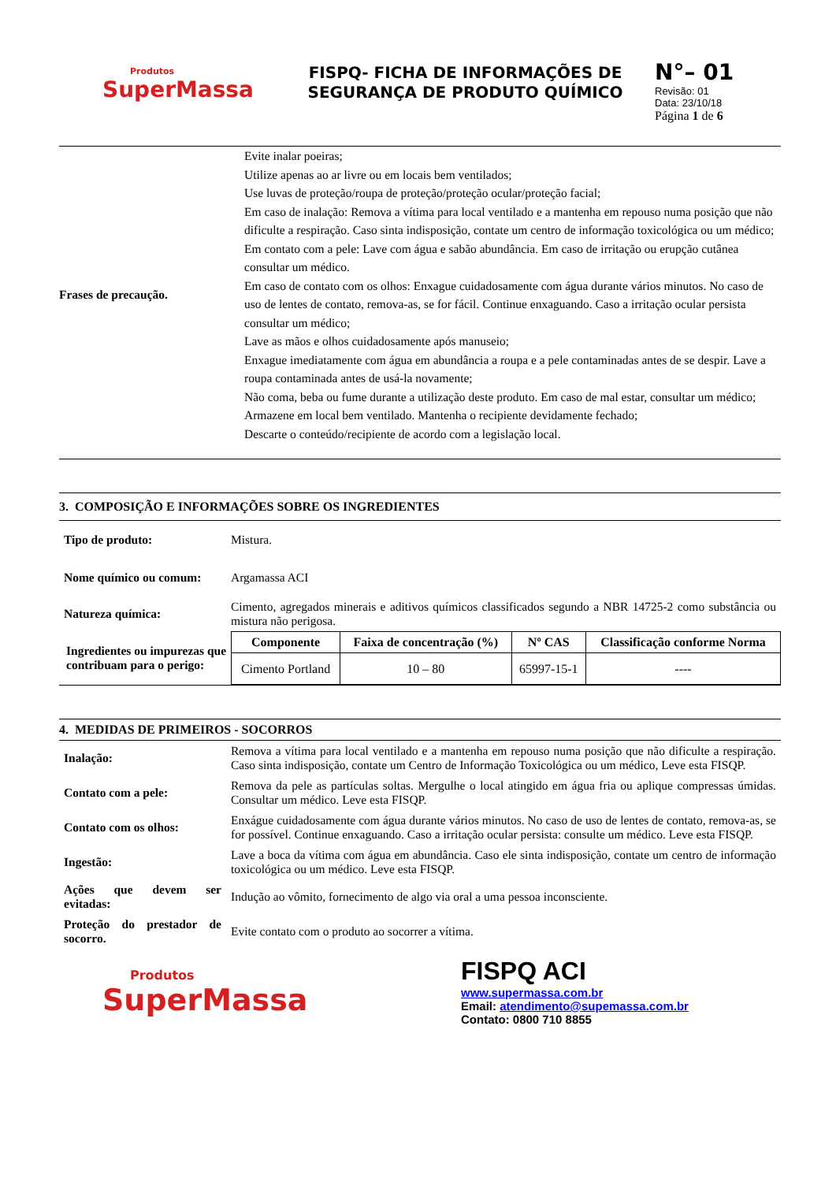Produtos
SuperMassa
FISPQ- FICHA DE INFORMAÇÕES DE SEGURANÇA DE PRODUTO QUÍMICO
N°– 01
Revisão: 01
Data: 23/10/18
Página 1 de 6
Frases de precaução.
Evite inalar poeiras;
Utilize apenas ao ar livre ou em locais bem ventilados;
Use luvas de proteção/roupa de proteção/proteção ocular/proteção facial;
Em caso de inalação: Remova a vítima para local ventilado e a mantenha em repouso numa posição que não dificulte a respiração. Caso sinta indisposição, contate um centro de informação toxicológica ou um médico;
Em contato com a pele: Lave com água e sabão abundância. Em caso de irritação ou erupção cutânea consultar um médico.
Em caso de contato com os olhos: Enxague cuidadosamente com água durante vários minutos. No caso de uso de lentes de contato, remova-as, se for fácil. Continue enxaguando. Caso a irritação ocular persista consultar um médico;
Lave as mãos e olhos cuidadosamente após manuseio;
Enxague imediatamente com água em abundância a roupa e a pele contaminadas antes de se despir. Lave a roupa contaminada antes de usá-la novamente;
Não coma, beba ou fume durante a utilização deste produto. Em caso de mal estar, consultar um médico;
Armazene em local bem ventilado. Mantenha o recipiente devidamente fechado;
Descarte o conteúdo/recipiente de acordo com a legislação local.
3. COMPOSIÇÃO E INFORMAÇÕES SOBRE OS INGREDIENTES
| Tipo de produto: | Mistura. |
| Nome químico ou comum: | Argamassa ACI |
| Natureza química: | Cimento, agregados minerais e aditivos químicos classificados segundo a NBR 14725-2 como substância ou mistura não perigosa. |
| Ingredientes ou impurezas que contribuam para o perigo: | / Componente / Faixa de concentração (%) / Nº CAS / Classificação conforme Norma / / --- / --- / --- / --- / / Cimento Portland / 10 – 80 / 65997-15-1 / ---- / |
4. MEDIDAS DE PRIMEIROS - SOCORROS
| Inalação: | Remova a vítima para local ventilado e a mantenha em repouso numa posição que não dificulte a respiração. Caso sinta indisposição, contate um Centro de Informação Toxicológica ou um médico, Leve esta FISQP. |
| Contato com a pele: | Remova da pele as partículas soltas. Mergulhe o local atingido em água fria ou aplique compressas úmidas. Consultar um médico. Leve esta FISQP. |
| Contato com os olhos: | Enxágue cuidadosamente com água durante vários minutos. No caso de uso de lentes de contato, remova-as, se for possível. Continue enxaguando. Caso a irritação ocular persista: consulte um médico. Leve esta FISQP. |
| Ingestão: | Lave a boca da vítima com água em abundância. Caso ele sinta indisposição, contate um centro de informação toxicológica ou um médico. Leve esta FISQP. |
| Ações que devem ser evitadas: | Indução ao vômito, fornecimento de algo via oral a uma pessoa inconsciente. |
| Proteção do prestador de socorro. | Evite contato com o produto ao socorrer a vítima. |
Produtos
SuperMassa
FISPQ ACI
www.supermassa.com.br
Email: atendimento@supemassa.com.br
Contato: 0800 710 8855